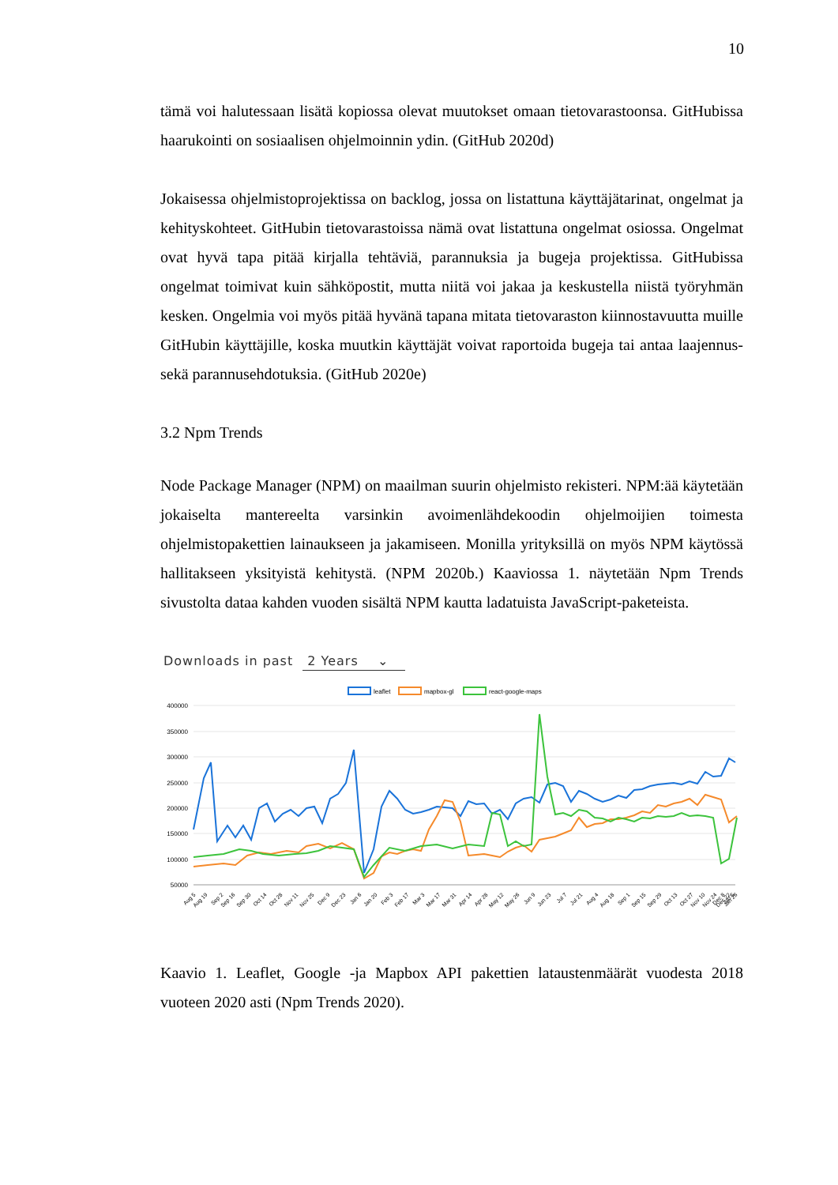10
tämä voi halutessaan lisätä kopiossa olevat muutokset omaan tietovarastoonsa. GitHubissa haarukointi on sosiaalisen ohjelmoinnin ydin. (GitHub 2020d)
Jokaisessa ohjelmistoprojektissa on backlog, jossa on listattuna käyttäjätarinat, ongelmat ja kehityskohteet. GitHubin tietovarastoissa nämä ovat listattuna ongelmat osiossa. Ongelmat ovat hyvä tapa pitää kirjalla tehtäviä, parannuksia ja bugeja projektissa. GitHubissa ongelmat toimivat kuin sähköpostit, mutta niitä voi jakaa ja keskustella niistä työryhmän kesken. Ongelmia voi myös pitää hyvänä tapana mitata tietovaraston kiinnostavuutta muille GitHubin käyttäjille, koska muutkin käyttäjät voivat raportoida bugeja tai antaa laajennus- sekä parannusehdotuksia. (GitHub 2020e)
3.2 Npm Trends
Node Package Manager (NPM) on maailman suurin ohjelmisto rekisteri. NPM:ää käytetään jokaiselta mantereelta varsinkin avoimenlähdekoodin ohjelmoijien toimesta ohjelmistopakettien lainaukseen ja jakamiseen. Monilla yrityksillä on myös NPM käytössä hallitakseen yksityistä kehitystä. (NPM 2020b.) Kaaviossa 1. näytetään Npm Trends sivustolta dataa kahden vuoden sisältä NPM kautta ladatuista JavaScript-paketeista.
Downloads in past 2 Years ⌄
leaflet
mapbox-gl
react-google-maps
400000
350000
300000
250000
200000
150000
100000
50000
Aug 5
Aug 19
Sep 2
Sep 16
Sep 30
Oct 14
Oct 28
Nov 11
Nov 25
Dec 9
Dec 23
Jan 6
Jan 20
Feb 3
Feb 17
Mar 3
Mar 17
Mar 31
Apr 14
Apr 28
May 12
May 26
Jun 9
Jun 23
Jul 7
Jul 21
Aug 4
Aug 18
Sep 1
Sep 15
Sep 29
Oct 13
Oct 27
Nov 10
Nov 24
Dec 8
Dec 22
Jan 5
Jan 26
Kaavio 1. Leaflet, Google -ja Mapbox API pakettien lataustenmäärät vuodesta 2018 vuoteen 2020 asti (Npm Trends 2020).